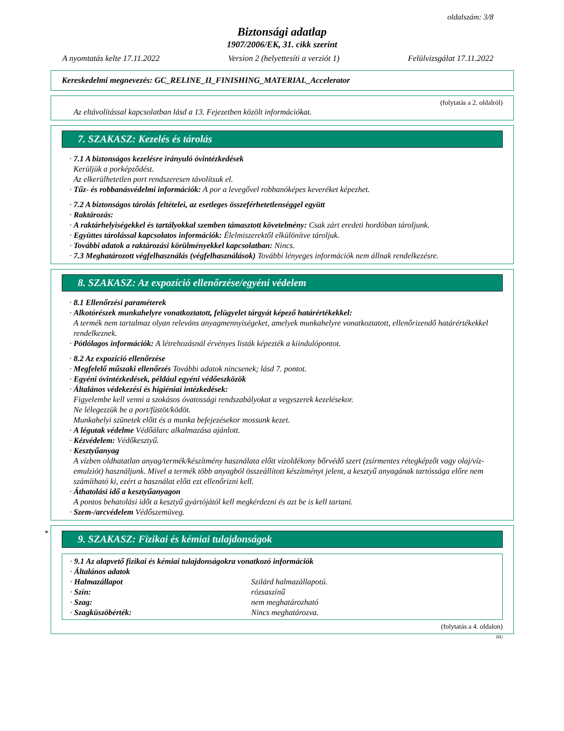oldalszám: 3/8
Biztonsági adatlap
1907/2006/EK, 31. cikk szerint
A nyomtatás kelte 17.11.2022 Version 2 (helyettesíti a verziót 1) Felülvizsgálat 17.11.2022
Kereskedelmi megnevezés: GC_RELINE_II_FINISHING_MATERIAL_Accelerator
(folytatás a 2. oldalról)
Az eltávolítással kapcsolatban lásd a 13. Fejezetben közölt információkat.
7. SZAKASZ: Kezelés és tárolás
· 7.1 A biztonságos kezelésre irányuló óvintézkedések
Kerüljük a porképződést.
Az elkerülhetetlen port rendszeresen távolítsuk el.
· Tűz- és robbanásvédelmi információk: A por a levegővel robbanóképes keveréket képezhet.
· 7.2 A biztonságos tárolás feltételei, az esetleges összeférhetetlenséggel együtt
· Raktározás:
· A raktárhelyiségekkel és tartályokkal szemben támasztott követelmény: Csak zárt eredeti hordóban tároljunk.
· Együttes tárolással kapcsolatos információk: Élelmiszerektől elkülönítve tároljuk.
· További adatok a raktározási körülményekkel kapcsolatban: Nincs.
· 7.3 Meghatározott végfelhasználás (végfelhasználások) További lényeges információk nem állnak rendelkezésre.
8. SZAKASZ: Az expozíció ellenőrzése/egyéni védelem
· 8.1 Ellenőrzési paraméterek
· Alkotórészek munkahelyre vonatkoztatott, felügyelet tárgyát képező határértékekkel:
A termék nem tartalmaz olyan releváns anyagmennyiségeket, amelyek munkahelyre vonatkoztatott, ellenőrizendő határértékekkel rendelkeznek.
· Pótlólagos információk: A létrehozásnál érvényes listák képezték a kiindulópontot.
· 8.2 Az expozíció ellenőrzése
· Megfelelő műszaki ellenőrzés További adatok nincsenek; lásd 7. pontot.
· Egyéni óvintézkedések, például egyéni védőeszközök
· Általános védekezési és higiéniai intézkedések:
Figyelembe kell venni a szokásos óvatossági rendszabályokat a vegyszerek kezelésekor.
Ne lélegezzük be a port/füstöt/ködöt.
Munkahelyi szünetek előtt és a munka befejezésekor mossunk kezet.
· A légutak védelme Védőálarc alkalmazása ajánlott.
· Kézvédelem: Védőkesztyű.
· Kesztyűanyag
A vízben oldhatatlan anyag/termék/készítmény használata előtt vízoldékony bőrvédő szert (zsírmentes rétegképzőt vagy olaj/víz-emulziót) használjunk. Mivel a termék több anyagból összeállított készítményt jelent, a kesztyű anyagának tartóssága előre nem számítható ki, ezért a használat előtt ezt ellenőrizni kell.
· Áthatolási idő a kesztyűanyagon
A pontos behatolási időt a kesztyű gyártójától kell megkérdezni és azt be is kell tartani.
· Szem-/arcvédelem Védőszemüveg.
*
9. SZAKASZ: Fizikai és kémiai tulajdonságok
· 9.1 Az alapvető fizikai és kémiai tulajdonságokra vonatkozó információk
· Általános adatok
· Halmazállapot Szilárd halmazállapotú.
· Szín: rózsaszínű
· Szag: nem meghatározható
· Szagküszöbérték: Nincs meghatározva.
(folytatás a 4. oldalon)
HU